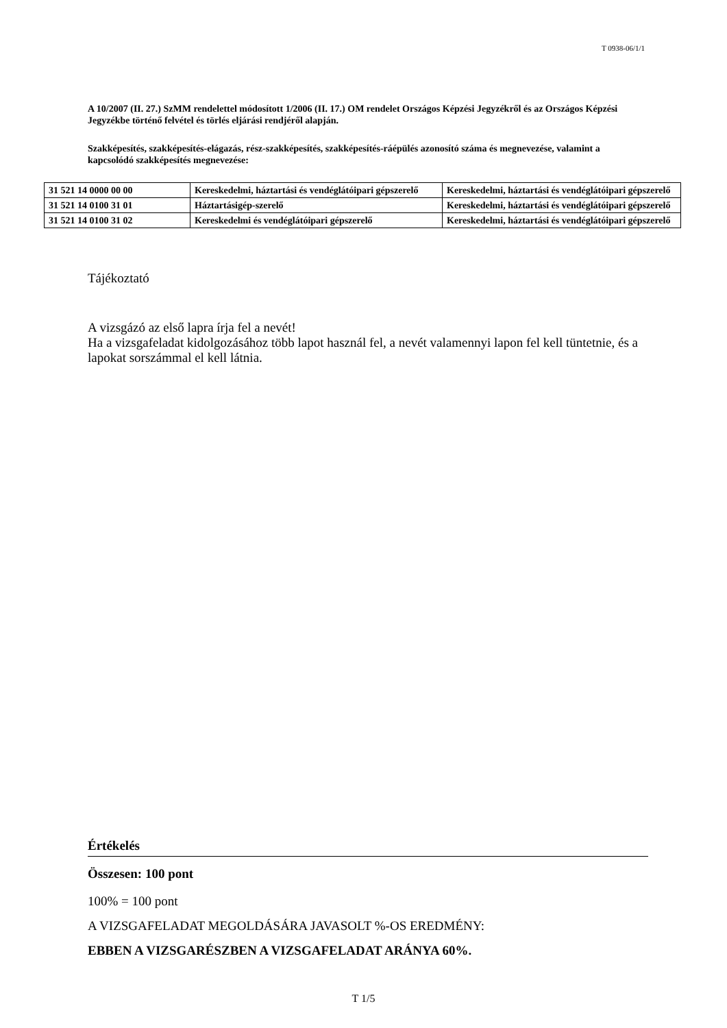T 0938-06/1/1
A 10/2007 (II. 27.) SzMM rendelettel módosított 1/2006 (II. 17.) OM rendelet Országos Képzési Jegyzékről és az Országos Képzési Jegyzékbe történő felvétel és törlés eljárási rendjéről alapján.
Szakképesítés, szakképesítés-elágazás, rész-szakképesítés, szakképesítés-ráépülés azonosító száma és megnevezése, valamint a kapcsolódó szakképesítés megnevezése:
| 31 521 14 0000 00 00 | Kereskedelmi, háztartási és vendéglátóipari gépszerelő | Kereskedelmi, háztartási és vendéglátóipari gépszerelő |
| 31 521 14 0100 31 01 | Háztartásigép-szerelő | Kereskedelmi, háztartási és vendéglátóipari gépszerelő |
| 31 521 14 0100 31 02 | Kereskedelmi és vendéglátóipari gépszerelő | Kereskedelmi, háztartási és vendéglátóipari gépszerelő |
Tájékoztató
A vizsgázó az első lapra írja fel a nevét!
Ha a vizsgafeladat kidolgozásához több lapot használ fel, a nevét valamennyi lapon fel kell tüntetnie, és a lapokat sorszámmal el kell látnia.
Értékelés
Összesen: 100 pont
100% = 100 pont
A VIZSGAFELADAT MEGOLDÁSÁRA JAVASOLT %-OS EREDMÉNY:
EBBEN A VIZSGARÉSZBEN A VIZSGAFELADAT ARÁNYA 60%.
T 1/5